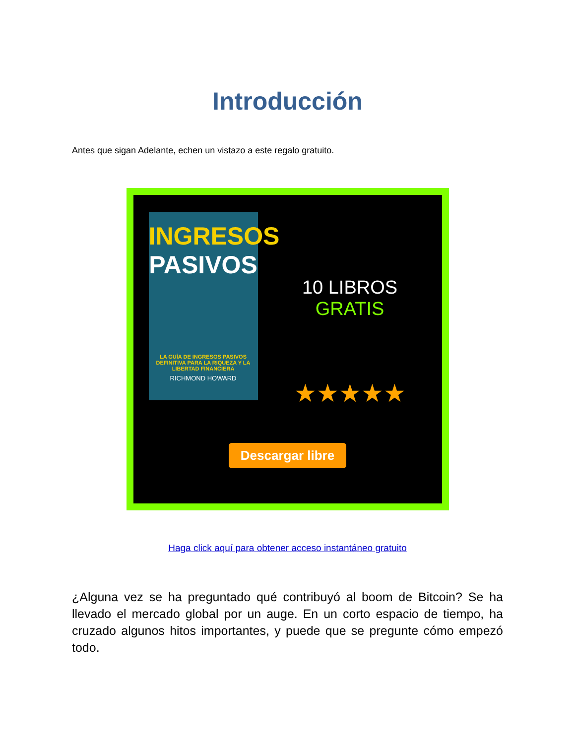Introducción
Antes que sigan Adelante, echen un vistazo a este regalo gratuito.
INGRESOS
PASIVOS
LA GUÍA DE INGRESOS PASIVOS DEFINITIVA PARA LA RIQUEZA Y LA LIBERTAD FINANCIERA
RICHMOND HOWARD
10 LIBROS
GRATIS
★★★★★
Descargar libre
Haga click aquí para obtener acceso instantáneo gratuito
¿Alguna vez se ha preguntado qué contribuyó al boom de Bitcoin? Se ha llevado el mercado global por un auge. En un corto espacio de tiempo, ha cruzado algunos hitos importantes, y puede que se pregunte cómo empezó todo.